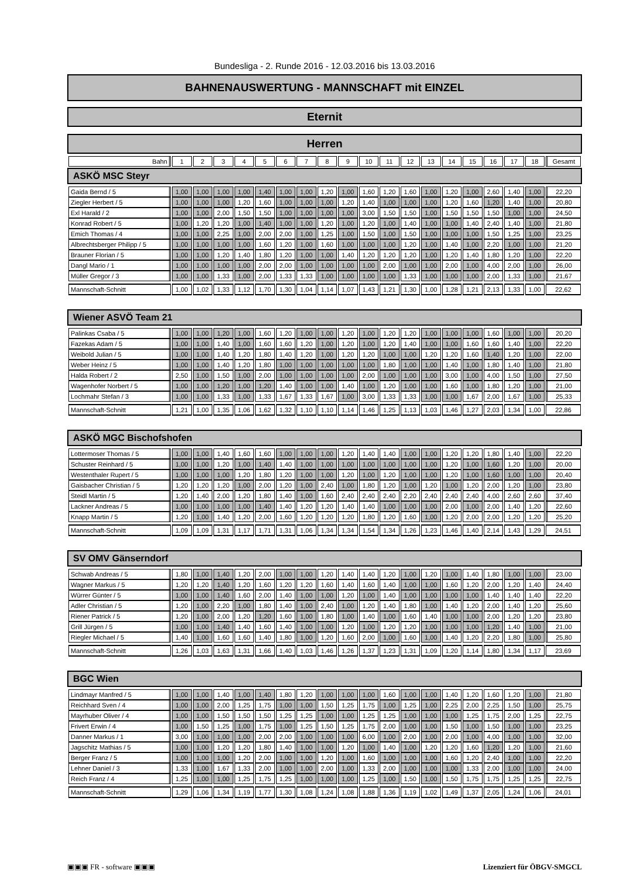Bundesliga - 2. Runde 2016 - 12.03.2016 bis 13.03.2016
BAHNENAUSWERTUNG - MANNSCHAFT mit EINZEL
Eternit
Herren
| Bahn | 1 | 2 | 3 | 4 | 5 | 6 | 7 | 8 | 9 | 10 | 11 | 12 | 13 | 14 | 15 | 16 | 17 | 18 | Gesamt |
| --- | --- | --- | --- | --- | --- | --- | --- | --- | --- | --- | --- | --- | --- | --- | --- | --- | --- | --- | --- |
ASKÖ MSC Steyr
| Gaida Bernd / 5 | 1,00 | 1,00 | 1,00 | 1,00 | 1,40 | 1,00 | 1,00 | 1,20 | 1,00 | 1,60 | 1,20 | 1,60 | 1,00 | 1,20 | 1,00 | 2,60 | 1,40 | 1,00 | 22,20 |
| Ziegler Herbert / 5 | 1,00 | 1,00 | 1,00 | 1,20 | 1,60 | 1,00 | 1,00 | 1,00 | 1,20 | 1,40 | 1,00 | 1,00 | 1,00 | 1,20 | 1,60 | 1,20 | 1,40 | 1,00 | 20,80 |
| Exl Harald / 2 | 1,00 | 1,00 | 2,00 | 1,50 | 1,50 | 1,00 | 1,00 | 1,00 | 1,00 | 3,00 | 1,50 | 1,50 | 1,00 | 1,50 | 1,50 | 1,50 | 1,00 | 1,00 | 24,50 |
| Konrad Robert / 5 | 1,00 | 1,20 | 1,20 | 1,00 | 1,40 | 1,00 | 1,00 | 1,20 | 1,00 | 1,20 | 1,00 | 1,40 | 1,00 | 1,00 | 1,40 | 2,40 | 1,40 | 1,00 | 21,80 |
| Emich Thomas / 4 | 1,00 | 1,00 | 2,25 | 1,00 | 2,00 | 2,00 | 1,00 | 1,25 | 1,00 | 1,50 | 1,00 | 1,50 | 1,00 | 1,00 | 1,00 | 1,50 | 1,25 | 1,00 | 23,25 |
| Albrechtsberger Philipp / 5 | 1,00 | 1,00 | 1,00 | 1,00 | 1,60 | 1,20 | 1,00 | 1,60 | 1,00 | 1,00 | 1,00 | 1,20 | 1,00 | 1,40 | 1,00 | 2,20 | 1,00 | 1,00 | 21,20 |
| Brauner Florian / 5 | 1,00 | 1,00 | 1,20 | 1,40 | 1,80 | 1,20 | 1,00 | 1,00 | 1,40 | 1,20 | 1,20 | 1,20 | 1,00 | 1,20 | 1,40 | 1,80 | 1,20 | 1,00 | 22,20 |
| Dangl Mario / 1 | 1,00 | 1,00 | 1,00 | 1,00 | 2,00 | 2,00 | 1,00 | 1,00 | 1,00 | 1,00 | 2,00 | 1,00 | 1,00 | 2,00 | 1,00 | 4,00 | 2,00 | 1,00 | 26,00 |
| Müller Gregor / 3 | 1,00 | 1,00 | 1,33 | 1,00 | 2,00 | 1,33 | 1,33 | 1,00 | 1,00 | 1,00 | 1,00 | 1,33 | 1,00 | 1,00 | 1,00 | 2,00 | 1,33 | 1,00 | 21,67 |
| Mannschaft-Schnitt | 1,00 | 1,02 | 1,33 | 1,12 | 1,70 | 1,30 | 1,04 | 1,14 | 1,07 | 1,43 | 1,21 | 1,30 | 1,00 | 1,28 | 1,21 | 2,13 | 1,33 | 1,00 | 22,62 |
Wiener ASVÖ Team 21
| Palinkas Csaba / 5 | 1,00 | 1,00 | 1,20 | 1,00 | 1,60 | 1,20 | 1,00 | 1,00 | 1,20 | 1,00 | 1,20 | 1,20 | 1,00 | 1,00 | 1,00 | 1,60 | 1,00 | 1,00 | 20,20 |
| Fazekas Adam / 5 | 1,00 | 1,00 | 1,40 | 1,00 | 1,60 | 1,60 | 1,20 | 1,00 | 1,20 | 1,00 | 1,20 | 1,40 | 1,00 | 1,00 | 1,60 | 1,60 | 1,40 | 1,00 | 22,20 |
| Weibold Julian / 5 | 1,00 | 1,00 | 1,40 | 1,20 | 1,80 | 1,40 | 1,20 | 1,00 | 1,20 | 1,20 | 1,00 | 1,00 | 1,20 | 1,20 | 1,60 | 1,40 | 1,20 | 1,00 | 22,00 |
| Weber Heinz / 5 | 1,00 | 1,00 | 1,40 | 1,20 | 1,80 | 1,00 | 1,00 | 1,00 | 1,00 | 1,00 | 1,80 | 1,00 | 1,00 | 1,40 | 1,00 | 1,80 | 1,40 | 1,00 | 21,80 |
| Halda Robert / 2 | 2,50 | 1,00 | 1,50 | 1,00 | 2,00 | 1,00 | 1,00 | 1,00 | 1,00 | 2,00 | 1,00 | 1,00 | 1,00 | 3,00 | 1,00 | 4,00 | 1,50 | 1,00 | 27,50 |
| Wagenhofer Norbert / 5 | 1,00 | 1,00 | 1,20 | 1,00 | 1,20 | 1,40 | 1,00 | 1,00 | 1,40 | 1,00 | 1,20 | 1,00 | 1,00 | 1,60 | 1,00 | 1,80 | 1,20 | 1,00 | 21,00 |
| Lochmahr Stefan / 3 | 1,00 | 1,00 | 1,33 | 1,00 | 1,33 | 1,67 | 1,33 | 1,67 | 1,00 | 3,00 | 1,33 | 1,33 | 1,00 | 1,00 | 1,67 | 2,00 | 1,67 | 1,00 | 25,33 |
| Mannschaft-Schnitt | 1,21 | 1,00 | 1,35 | 1,06 | 1,62 | 1,32 | 1,10 | 1,10 | 1,14 | 1,46 | 1,25 | 1,13 | 1,03 | 1,46 | 1,27 | 2,03 | 1,34 | 1,00 | 22,86 |
ASKÖ MGC Bischofshofen
| Lottermoser Thomas / 5 | 1,00 | 1,00 | 1,40 | 1,60 | 1,60 | 1,00 | 1,00 | 1,00 | 1,20 | 1,40 | 1,40 | 1,00 | 1,00 | 1,20 | 1,20 | 1,80 | 1,40 | 1,00 | 22,20 |
| Schuster Reinhard / 5 | 1,00 | 1,00 | 1,20 | 1,00 | 1,40 | 1,40 | 1,00 | 1,00 | 1,00 | 1,00 | 1,00 | 1,00 | 1,00 | 1,20 | 1,00 | 1,60 | 1,20 | 1,00 | 20,00 |
| Westenthaler Rupert / 5 | 1,00 | 1,00 | 1,00 | 1,20 | 1,80 | 1,20 | 1,00 | 1,00 | 1,20 | 1,00 | 1,20 | 1,00 | 1,00 | 1,20 | 1,00 | 1,60 | 1,00 | 1,00 | 20,40 |
| Gaisbacher Christian / 5 | 1,20 | 1,20 | 1,20 | 1,00 | 2,00 | 1,20 | 1,00 | 2,40 | 1,00 | 1,80 | 1,20 | 1,00 | 1,20 | 1,00 | 1,20 | 2,00 | 1,20 | 1,00 | 23,80 |
| Steidl Martin / 5 | 1,20 | 1,40 | 2,00 | 1,20 | 1,80 | 1,40 | 1,00 | 1,60 | 2,40 | 2,40 | 2,40 | 2,20 | 2,40 | 2,40 | 2,40 | 4,00 | 2,60 | 2,60 | 37,40 |
| Lackner Andreas / 5 | 1,00 | 1,00 | 1,00 | 1,00 | 1,40 | 1,40 | 1,20 | 1,20 | 1,40 | 1,40 | 1,00 | 1,00 | 1,00 | 2,00 | 1,00 | 2,00 | 1,40 | 1,20 | 22,60 |
| Knapp Martin / 5 | 1,20 | 1,00 | 1,40 | 1,20 | 2,00 | 1,60 | 1,20 | 1,20 | 1,20 | 1,80 | 1,20 | 1,60 | 1,00 | 1,20 | 2,00 | 2,00 | 1,20 | 1,20 | 25,20 |
| Mannschaft-Schnitt | 1,09 | 1,09 | 1,31 | 1,17 | 1,71 | 1,31 | 1,06 | 1,34 | 1,34 | 1,54 | 1,34 | 1,26 | 1,23 | 1,46 | 1,40 | 2,14 | 1,43 | 1,29 | 24,51 |
SV OMV Gänserndorf
| Schwab Andreas / 5 | 1,80 | 1,00 | 1,40 | 1,20 | 2,00 | 1,00 | 1,00 | 1,20 | 1,40 | 1,40 | 1,20 | 1,00 | 1,20 | 1,00 | 1,40 | 1,80 | 1,00 | 1,00 | 23,00 |
| Wagner Markus / 5 | 1,20 | 1,20 | 1,40 | 1,20 | 1,60 | 1,20 | 1,20 | 1,60 | 1,40 | 1,60 | 1,40 | 1,00 | 1,00 | 1,60 | 1,20 | 2,00 | 1,20 | 1,40 | 24,40 |
| Würrer Günter / 5 | 1,00 | 1,00 | 1,40 | 1,60 | 2,00 | 1,40 | 1,00 | 1,00 | 1,20 | 1,00 | 1,40 | 1,00 | 1,00 | 1,00 | 1,00 | 1,40 | 1,40 | 1,40 | 22,20 |
| Adler Christian / 5 | 1,20 | 1,00 | 2,20 | 1,00 | 1,80 | 1,40 | 1,00 | 2,40 | 1,00 | 1,20 | 1,40 | 1,80 | 1,00 | 1,40 | 1,20 | 2,00 | 1,40 | 1,20 | 25,60 |
| Riener Patrick / 5 | 1,20 | 1,00 | 2,00 | 1,20 | 1,20 | 1,60 | 1,00 | 1,80 | 1,00 | 1,40 | 1,00 | 1,60 | 1,40 | 1,00 | 1,00 | 2,00 | 1,20 | 1,20 | 23,80 |
| Grill Jürgen / 5 | 1,00 | 1,00 | 1,40 | 1,40 | 1,60 | 1,40 | 1,00 | 1,00 | 1,20 | 1,00 | 1,20 | 1,20 | 1,00 | 1,00 | 1,00 | 1,20 | 1,40 | 1,00 | 21,00 |
| Riegler Michael / 5 | 1,40 | 1,00 | 1,60 | 1,60 | 1,40 | 1,80 | 1,00 | 1,20 | 1,60 | 2,00 | 1,00 | 1,60 | 1,00 | 1,40 | 1,20 | 2,20 | 1,80 | 1,00 | 25,80 |
| Mannschaft-Schnitt | 1,26 | 1,03 | 1,63 | 1,31 | 1,66 | 1,40 | 1,03 | 1,46 | 1,26 | 1,37 | 1,23 | 1,31 | 1,09 | 1,20 | 1,14 | 1,80 | 1,34 | 1,17 | 23,69 |
BGC Wien
| Lindmayr Manfred / 5 | 1,00 | 1,00 | 1,40 | 1,00 | 1,40 | 1,80 | 1,20 | 1,00 | 1,00 | 1,00 | 1,60 | 1,00 | 1,00 | 1,40 | 1,20 | 1,60 | 1,20 | 1,00 | 21,80 |
| Reichhard Sven / 4 | 1,00 | 1,00 | 2,00 | 1,25 | 1,75 | 1,00 | 1,00 | 1,50 | 1,25 | 1,75 | 1,00 | 1,25 | 1,00 | 2,25 | 2,00 | 2,25 | 1,50 | 1,00 | 25,75 |
| Mayrhuber Oliver / 4 | 1,00 | 1,00 | 1,50 | 1,50 | 1,50 | 1,25 | 1,25 | 1,00 | 1,00 | 1,25 | 1,25 | 1,00 | 1,00 | 1,00 | 1,25 | 1,75 | 2,00 | 1,25 | 22,75 |
| Frivert Erwin / 4 | 1,00 | 1,50 | 1,25 | 1,00 | 1,75 | 1,00 | 1,25 | 1,50 | 1,25 | 1,75 | 2,00 | 1,00 | 1,00 | 1,50 | 1,00 | 1,50 | 1,00 | 1,00 | 23,25 |
| Danner Markus / 1 | 3,00 | 1,00 | 1,00 | 1,00 | 2,00 | 2,00 | 1,00 | 1,00 | 1,00 | 6,00 | 1,00 | 2,00 | 1,00 | 2,00 | 1,00 | 4,00 | 1,00 | 1,00 | 32,00 |
| Jagschitz Mathias / 5 | 1,00 | 1,00 | 1,20 | 1,20 | 1,80 | 1,40 | 1,00 | 1,00 | 1,20 | 1,00 | 1,40 | 1,00 | 1,20 | 1,20 | 1,60 | 1,20 | 1,20 | 1,00 | 21,60 |
| Berger Franz / 5 | 1,00 | 1,00 | 1,00 | 1,20 | 2,00 | 1,00 | 1,00 | 1,20 | 1,00 | 1,60 | 1,00 | 1,00 | 1,00 | 1,60 | 1,20 | 2,40 | 1,00 | 1,00 | 22,20 |
| Lehner Daniel / 3 | 1,33 | 1,00 | 1,67 | 1,33 | 2,00 | 1,00 | 1,00 | 2,00 | 1,00 | 1,33 | 2,00 | 1,00 | 1,00 | 1,00 | 1,33 | 2,00 | 1,00 | 1,00 | 24,00 |
| Reich Franz / 4 | 1,25 | 1,00 | 1,00 | 1,25 | 1,75 | 1,25 | 1,00 | 1,00 | 1,00 | 1,25 | 1,00 | 1,50 | 1,00 | 1,50 | 1,75 | 1,75 | 1,25 | 1,25 | 22,75 |
| Mannschaft-Schnitt | 1,29 | 1,06 | 1,34 | 1,19 | 1,77 | 1,30 | 1,08 | 1,24 | 1,08 | 1,88 | 1,36 | 1,19 | 1,02 | 1,49 | 1,37 | 2,05 | 1,24 | 1,06 | 24,01 |
▣▣▣ FR - software ▣▣▣ Lizenziert für ÖBGV-SMGCL